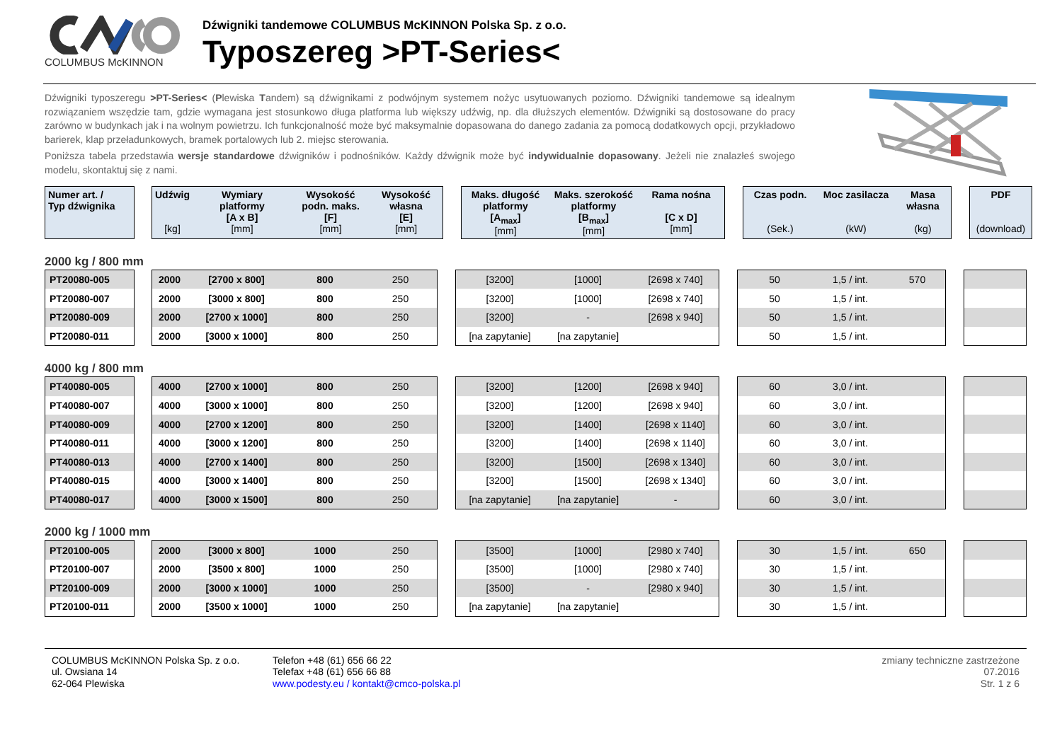COLUMBUS McKINNON Dźwigniki tandemowe COLUMBUS McKINNON Polska Sp. z o.o.
Typoszereg >PT-Series<
Dźwigniki typoszeregu >PT-Series< (Plewiska Tandem) są dźwignikami z podwójnym systemem nożyc usytuowanych poziomo. Dźwigniki tandemowe są idealnym rozwiązaniem wszędzie tam, gdzie wymagana jest stosunkowo długa platforma lub większy udźwig, np. dla dłuższych elementów. Dźwigniki są dostosowane do pracy zarówno w budynkach jak i na wolnym powietrzu. Ich funkcjonalność może być maksymalnie dopasowana do danego zadania za pomocą dodatkowych opcji, przykładowo barierek, klap przeładunkowych, bramek portalowych lub 2. miejsc sterowania.
Poniższa tabela przedstawia wersje standardowe dźwigników i podnośników. Każdy dźwignik może być indywidualnie dopasowany. Jeżeli nie znalazłeś swojego modelu, skontaktuj się z nami.
| Numer art. / Typ dźwignika | | Udźwig [kg] | Wymiary platformy [A x B] [mm] | Wysokość podn. maks. [F] [mm] | Wysokość własna [E] [mm] | | Maks. długość platformy [A<sub>max</sub>] [mm] | Maks. szerokość platformy [B<sub>max</sub>] [mm] | Rama nośna [C x D] [mm] | | Czas podn. (Sek.) | Moc zasilacza (kW) | Masa własna (kg) | | PDF (download) |
| --- | --- | --- | --- | --- | --- | --- | --- | --- | --- | --- | --- | --- | --- | --- | --- |
2000 kg / 800 mm
| PT20080-005 | | 2000 | [2700 x 800] | 800 | 250 | | [3200] | [1000] | [2698 x 740] | | 50 | 1,5 / int. | 570 | | |
| PT20080-007 | | 2000 | [3000 x 800] | 800 | 250 | | [3200] | [1000] | [2698 x 740] | | 50 | 1,5 / int. | | | |
| PT20080-009 | | 2000 | [2700 x 1000] | 800 | 250 | | [3200] | - | [2698 x 940] | | 50 | 1,5 / int. | | | |
| PT20080-011 | | 2000 | [3000 x 1000] | 800 | 250 | | [na zapytanie] | [na zapytanie] | | | 50 | 1,5 / int. | | | |
4000 kg / 800 mm
| PT40080-005 | | 4000 | [2700 x 1000] | 800 | 250 | | [3200] | [1200] | [2698 x 940] | | 60 | 3,0 / int. | | | |
| PT40080-007 | | 4000 | [3000 x 1000] | 800 | 250 | | [3200] | [1200] | [2698 x 940] | | 60 | 3,0 / int. | | | |
| PT40080-009 | | 4000 | [2700 x 1200] | 800 | 250 | | [3200] | [1400] | [2698 x 1140] | | 60 | 3,0 / int. | | | |
| PT40080-011 | | 4000 | [3000 x 1200] | 800 | 250 | | [3200] | [1400] | [2698 x 1140] | | 60 | 3,0 / int. | | | |
| PT40080-013 | | 4000 | [2700 x 1400] | 800 | 250 | | [3200] | [1500] | [2698 x 1340] | | 60 | 3,0 / int. | | | |
| PT40080-015 | | 4000 | [3000 x 1400] | 800 | 250 | | [3200] | [1500] | [2698 x 1340] | | 60 | 3,0 / int. | | | |
| PT40080-017 | | 4000 | [3000 x 1500] | 800 | 250 | | [na zapytanie] | [na zapytanie] | - | | 60 | 3,0 / int. | | | |
2000 kg / 1000 mm
| PT20100-005 | | 2000 | [3000 x 800] | 1000 | 250 | | [3500] | [1000] | [2980 x 740] | | 30 | 1,5 / int. | 650 | | |
| PT20100-007 | | 2000 | [3500 x 800] | 1000 | 250 | | [3500] | [1000] | [2980 x 740] | | 30 | 1,5 / int. | | | |
| PT20100-009 | | 2000 | [3000 x 1000] | 1000 | 250 | | [3500] | - | [2980 x 940] | | 30 | 1,5 / int. | | | |
| PT20100-011 | | 2000 | [3500 x 1000] | 1000 | 250 | | [na zapytanie] | [na zapytanie] | | | 30 | 1,5 / int. | | | |
COLUMBUS McKINNON Polska Sp. z o.o.
ul. Owsiana 14
62-064 Plewiska
Telefon +48 (61) 656 66 22
Telefax +48 (61) 656 66 88
www.podesty.eu / kontakt@cmco-polska.pl
zmiany techniczne zastrzeżone
07.2016
Str. 1 z 6